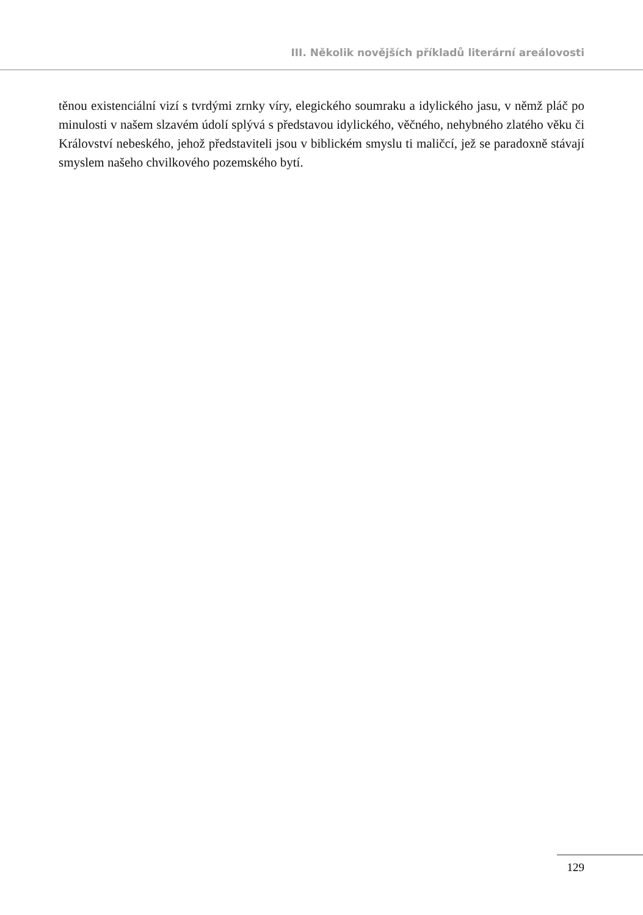III. Několik novějších příkladů literární areálovosti
těnou existenciální vizí s tvrdými zrnky víry, elegického soumraku a idylického jasu, v němž pláč po minulosti v našem slzavém údolí splývá s představou idylického, věčného, nehybného zlatého věku či Království nebeského, jehož představiteli jsou v biblickém smyslu ti maličcí, jež se paradoxně stávají smyslem našeho chvilkového pozemského bytí.
129